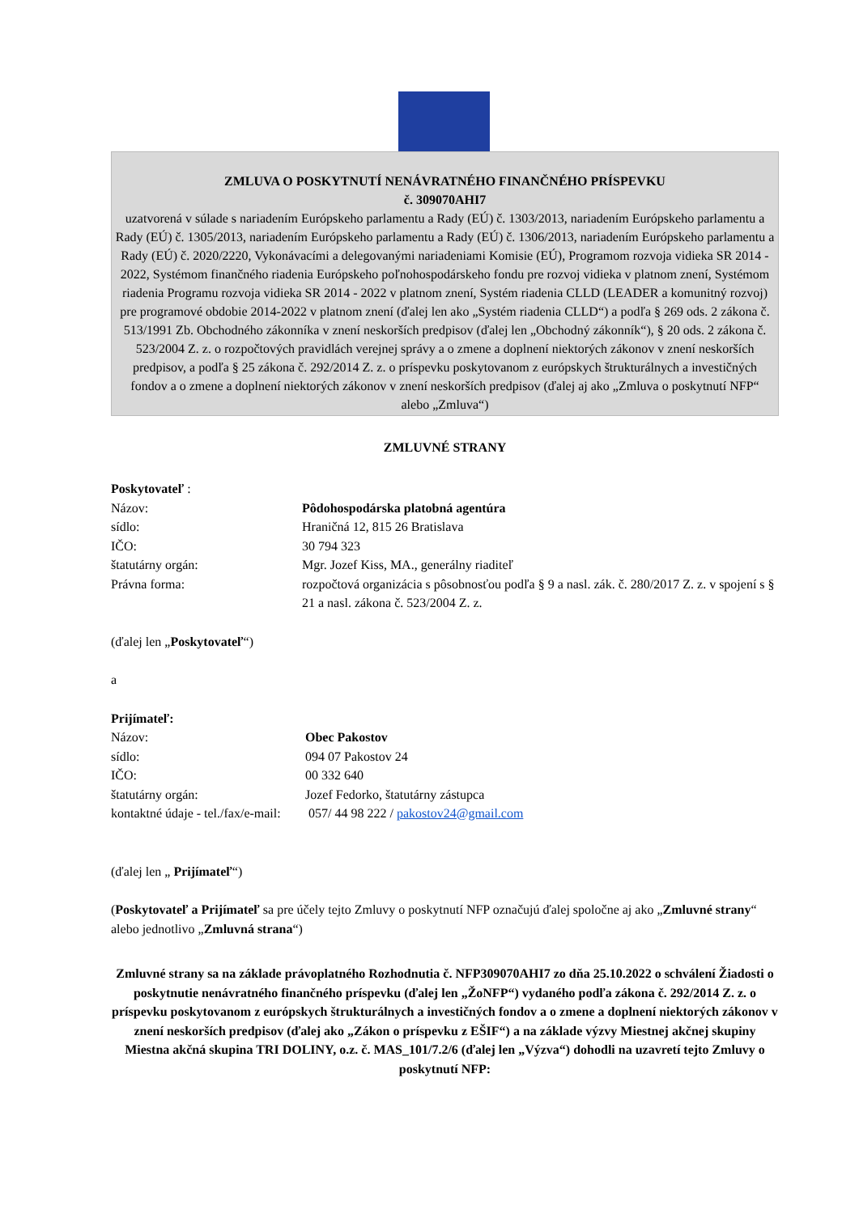ZMLUVA O POSKYTNUTÍ NENÁVRATNÉHO FINANČNÉHO PRÍSPEVKU
č. 309070AHI7
uzatvorená v súlade s nariadením Európskeho parlamentu a Rady (EÚ) č. 1303/2013, nariadením Európskeho parlamentu a Rady (EÚ) č. 1305/2013, nariadením Európskeho parlamentu a Rady (EÚ) č. 1306/2013, nariadením Európskeho parlamentu a Rady (EÚ) č. 2020/2220, Vykonávacími a delegovanými nariadeniami Komisie (EÚ), Programom rozvoja vidieka SR 2014 - 2022, Systémom finančného riadenia Európskeho poľnohospodárskeho fondu pre rozvoj vidieka v platnom znení, Systémom riadenia Programu rozvoja vidieka SR 2014 - 2022 v platnom znení, Systém riadenia CLLD (LEADER a komunitný rozvoj) pre programové obdobie 2014-2022 v platnom znení (ďalej len ako „Systém riadenia CLLD“) a podľa § 269 ods. 2 zákona č. 513/1991 Zb. Obchodného zákonníka v znení neskorších predpisov (ďalej len „Obchodný zákonník“), § 20 ods. 2 zákona č. 523/2004 Z. z. o rozpočtových pravidlách verejnej správy a o zmene a doplnení niektorých zákonov v znení neskorších predpisov, a podľa § 25 zákona č. 292/2014 Z. z. o príspevku poskytovanom z európskych štrukturálnych a investičných fondov a o zmene a doplnení niektorých zákonov v znení neskorších predpisov (ďalej aj ako „Zmluva o poskytnutí NFP“ alebo „Zmluva“)
ZMLUVNÉ STRANY
Poskytovateľ :
| Názov: | Pôdohospodárska platobná agentúra |
| sídlo: | Hraničná 12, 815 26 Bratislava |
| IČO: | 30 794 323 |
| štatutárny orgán: | Mgr. Jozef Kiss, MA., generálny riaditeľ |
| Právna forma: | rozpočtová organizácia s pôsobnosťou podľa § 9 a nasl. zák. č. 280/2017 Z. z. v spojení s § 21 a nasl. zákona č. 523/2004 Z. z. |
(ďalej len „Poskytovateľ“)
a
Prijímateľ:
| Názov: | Obec Pakostov |
| sídlo: | 094 07 Pakostov 24 |
| IČO: | 00 332 640 |
| štatutárny orgán: | Jozef Fedorko, štatutárny zástupca |
| kontaktné údaje - tel./fax/e-mail: | 057/ 44 98 222 / pakostov24@gmail.com |
(ďalej len „ Prijímateľ“)
(Poskytovateľ a Prijímateľ sa pre účely tejto Zmluvy o poskytnutí NFP označujú ďalej spoločne aj ako „Zmluvné strany“ alebo jednotlivo „Zmluvná strana“)
Zmluvné strany sa na základe právoplatného Rozhodnutia č. NFP309070AHI7 zo dňa 25.10.2022 o schválení Žiadosti o poskytnutie nenávratného finančného príspevku (ďalej len „ŽoNFP“) vydaného podľa zákona č. 292/2014 Z. z. o príspevku poskytovanom z európskych štrukturálnych a investičných fondov a o zmene a doplnení niektorých zákonov v znení neskorších predpisov (ďalej ako „Zákon o príspevku z EŠIF“) a na základe výzvy Miestnej akčnej skupiny Miestna akčná skupina TRI DOLINY, o.z. č. MAS_101/7.2/6 (ďalej len „Výzva“) dohodli na uzavretí tejto Zmluvy o poskytnutí NFP: